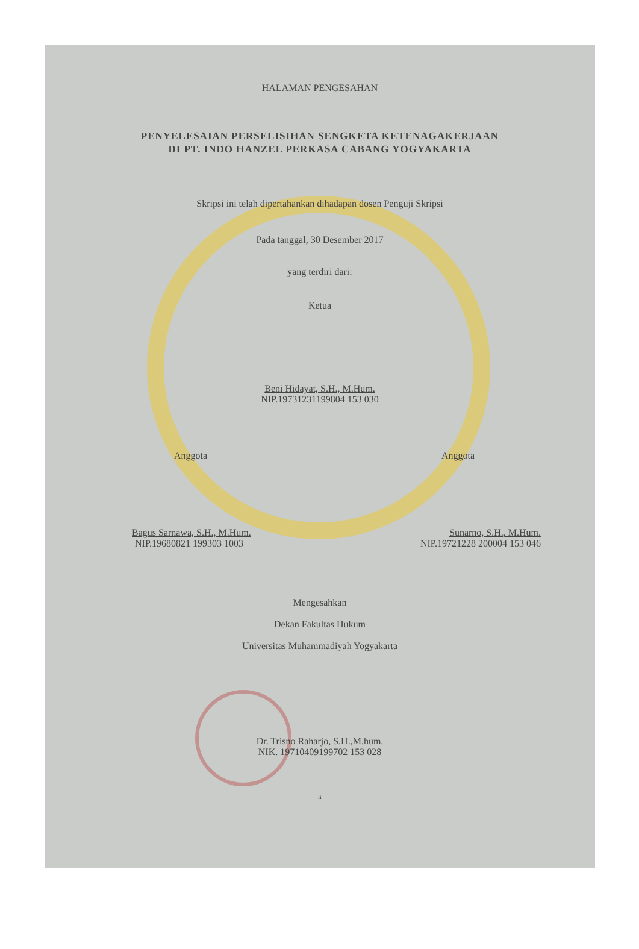HALAMAN PENGESAHAN
PENYELESAIAN PERSELISIHAN SENGKETA KETENAGAKERJAAN
DI PT. INDO HANZEL PERKASA CABANG YOGYAKARTA
Skripsi ini telah dipertahankan dihadapan dosen Penguji Skripsi
Pada tanggal, 30 Desember 2017
yang terdiri dari:
Ketua
Beni Hidayat, S.H., M.Hum.
NIP.19731231199804 153 030
Anggota Anggota
Bagus Sarnawa, S.H., M.Hum. Sunarno, S.H., M.Hum.
NIP.19680821 199303 1003 NIP.19721228 200004 153 046
Mengesahkan
Dekan Fakultas Hukum
Universitas Muhammadiyah Yogyakarta
Dr. Trisno Raharjo, S.H.,M.hum.
NIK. 19710409199702 153 028
ii